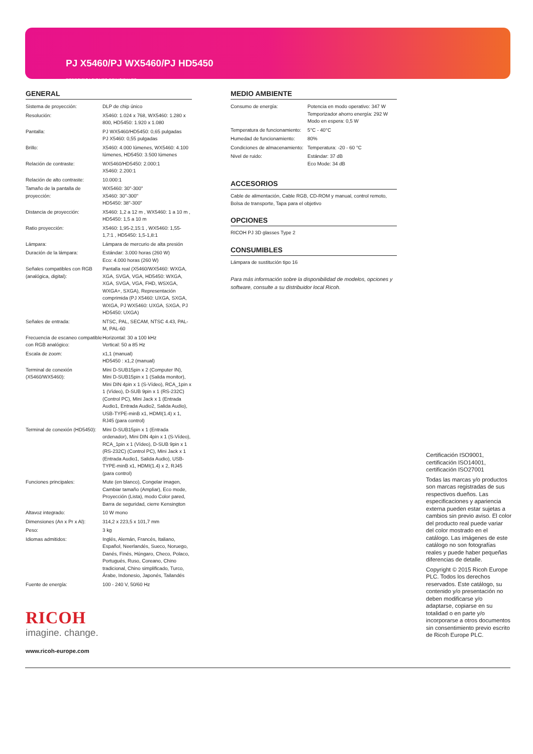PJ X5460/PJ WX5460/PJ HD5450
ESPECIFICACIONES PRINCIPALES
GENERAL
| Sistema de proyección: | DLP de chip único |
| Resolución: | X5460: 1.024 x 768, WX5460: 1.280 x 800, HD5450: 1.920 x 1.080 |
| Pantalla: | PJ WX5460/HD5450: 0,65 pulgadas PJ X5460: 0,55 pulgadas |
| Brillo: | X5460: 4.000 lúmenes, WX5460: 4.100 lúmenes, HD5450: 3.500 lúmenes |
| Relación de contraste: | WX5460/HD5450: 2.000:1 X5460: 2.200:1 |
| Relación de alto contraste: | 10.000:1 |
| Tamaño de la pantalla de proyección: | WX5460: 30"-300" X5460: 30"-300" HD5450: 38"-300" |
| Distancia de proyección: | X5460: 1,2 a 12 m , WX5460: 1 a 10 m , HD5450: 1,5 a 10 m |
| Ratio proyección: | X5460: 1,95-2,15:1 , WX5460: 1,55-1,7:1 , HD5450: 1,5-1,8:1 |
| Lámpara: | Lámpara de mercurio de alta presión |
| Duración de la lámpara: | Estándar: 3.000 horas (260 W) Eco: 4.000 horas (260 W) |
| Señales compatibles con RGB (analógica, digital): | Pantalla real (X5460/WX5460: WXGA, XGA, SVGA, VGA, HD5450: WXGA, XGA, SVGA, VGA, FHD, WSXGA, WXGA+, SXGA), Representación comprimida (PJ X5460: UXGA, SXGA, WXGA, PJ WX5460: UXGA, SXGA, PJ HD5450: UXGA) |
| Señales de entrada: | NTSC, PAL, SECAM, NTSC 4.43, PAL-M, PAL-60 |
| Frecuencia de escaneo compatible con RGB analógico: | Horizontal: 30 a 100 kHz Vertical: 50 a 85 Hz |
| Escala de zoom: | x1,1 (manual) HD5450 : x1,2 (manual) |
| Terminal de conexión (X5460/WX5460): | Mini D-SUB15pin x 2 (Computer IN), Mini D-SUB15pin x 1 (Salida monitor), Mini DIN 4pin x 1 (S-Vídeo), RCA_1pin x 1 (Vídeo), D-SUB 9pin x 1 (RS-232C) (Control PC), Mini Jack x 1 (Entrada Audio1, Entrada Audio2, Salida Audio), USB-TYPE-minB x1, HDMI(1.4) x 1, RJ45 (para control) |
| Terminal de conexión (HD5450): | Mini D-SUB15pin x 1 (Entrada ordenador), Mini DIN 4pin x 1 (S-Vídeo), RCA_1pin x 1 (Vídeo), D-SUB 9pin x 1 (RS-232C) (Control PC), Mini Jack x 1 (Entrada Audio1, Salida Audio), USB-TYPE-minB x1, HDMI(1.4) x 2, RJ45 (para control) |
| Funciones principales: | Mute (en blanco), Congelar imagen, Cambiar tamaño (Ampliar), Eco mode, Proyección (Lista), modo Color pared, Barra de seguridad, cierre Kensington |
| Altavoz integrado: | 10 W mono |
| Dimensiones (An x Pr x Al): | 314,2 x 223,5 x 101,7 mm |
| Peso: | 3 kg |
| Idiomas admitidos: | Inglés, Alemán, Francés, Italiano, Español, Neerlandés, Sueco, Noruego, Danés, Finés, Húngaro, Checo, Polaco, Portugués, Ruso, Coreano, Chino tradicional, Chino simplificado, Turco, Árabe, Indonesio, Japonés, Tailandés |
| Fuente de energía: | 100 - 240 V, 50/60 Hz |
MEDIO AMBIENTE
| Consumo de energía: | Potencia en modo operativo: 347 W Temporizador ahorro energía: 292 W Modo en espera: 0,5 W |
| Temperatura de funcionamiento: | 5°C - 40°C |
| Humedad de funcionamiento: | 80% |
| Condiciones de almacenamiento: | Temperatura: -20 - 60 °C |
| Nivel de ruido: | Estándar: 37 dB Eco Mode: 34 dB |
ACCESORIOS
Cable de alimentación, Cable RGB, CD-ROM y manual, control remoto, Bolsa de transporte, Tapa para el objetivo
OPCIONES
RICOH PJ 3D glasses Type 2
CONSUMIBLES
Lámpara de sustitución tipo 16
Para más información sobre la disponibilidad de modelos, opciones y software, consulte a su distribuidor local Ricoh.
Certificación ISO9001, certificación ISO14001, certificación ISO27001
Todas las marcas y/o productos son marcas registradas de sus respectivos dueños. Las especificaciones y apariencia externa pueden estar sujetas a cambios sin previo aviso. El color del producto real puede variar del color mostrado en el catálogo. Las imágenes de este catálogo no son fotografías reales y puede haber pequeñas diferencias de detalle.
Copyright © 2015 Ricoh Europe PLC. Todos los derechos reservados. Este catálogo, su contenido y/o presentación no deben modificarse y/o adaptarse, copiarse en su totalidad o en parte y/o incorporarse a otros documentos sin consentimiento previo escrito de Ricoh Europe PLC.
RICOH
imagine. change.
www.ricoh-europe.com